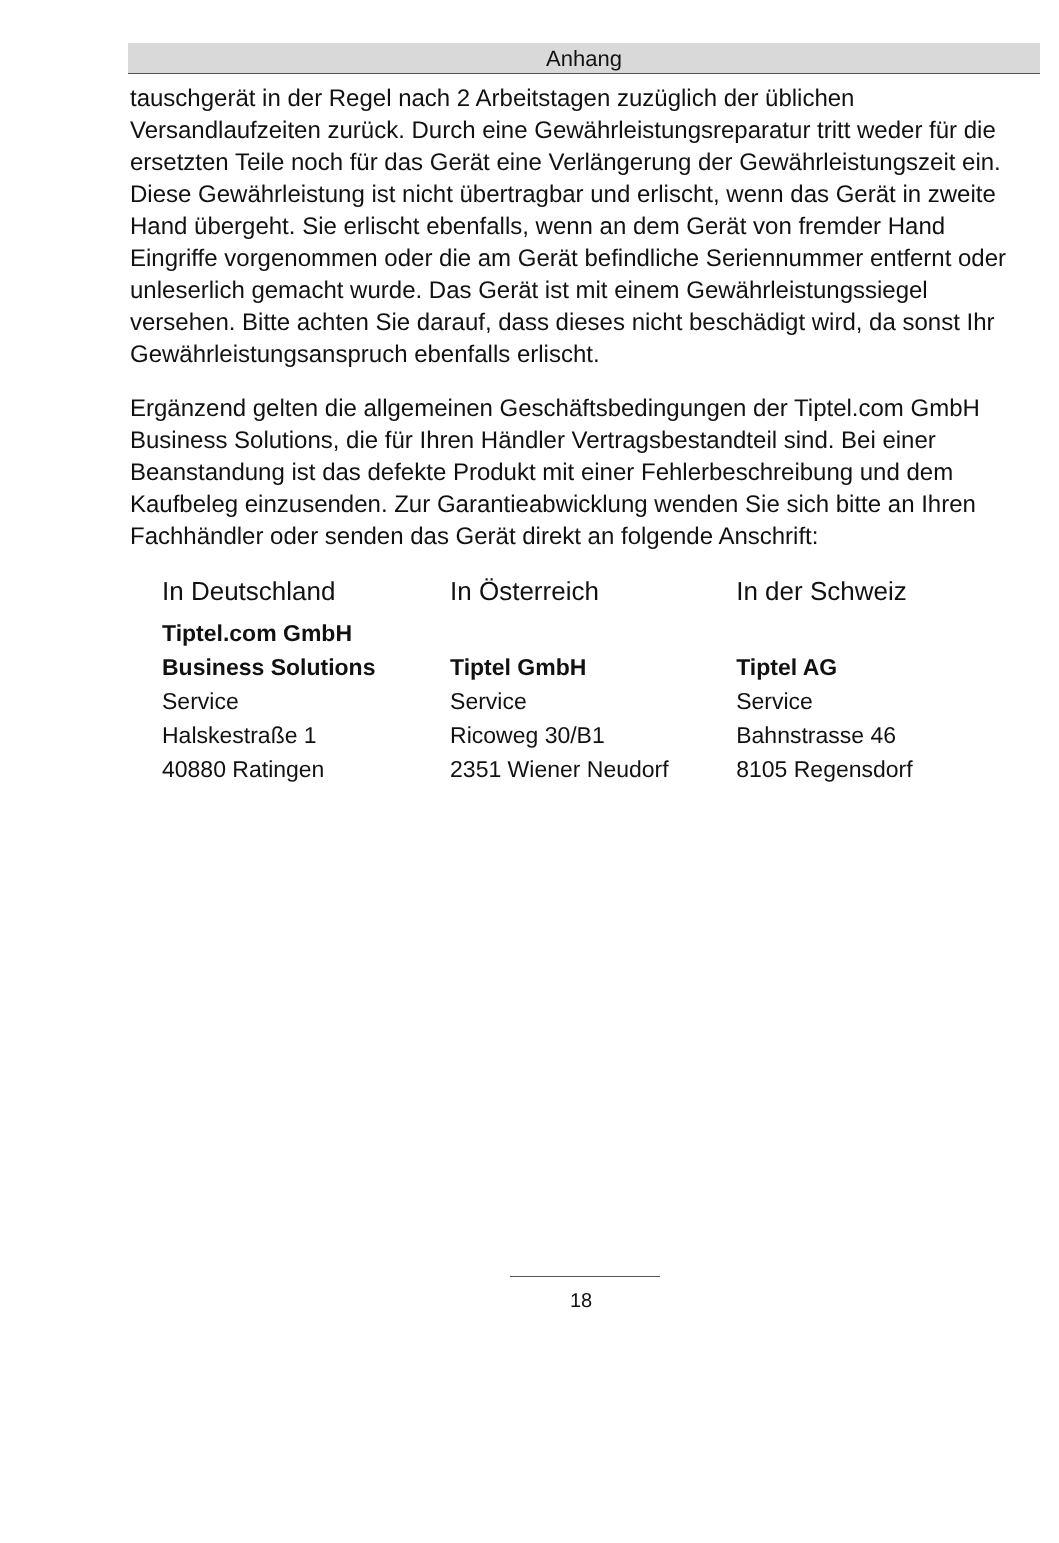Anhang
tauschgerät in der Regel nach 2 Arbeitstagen zuzüglich der üblichen Versandlaufzeiten zurück. Durch eine Gewährleistungsreparatur tritt weder für die ersetzten Teile noch für das Gerät eine Verlängerung der Gewährleistungszeit ein. Diese Gewährleistung ist nicht übertragbar und erlischt, wenn das Gerät in zweite Hand übergeht. Sie erlischt ebenfalls, wenn an dem Gerät von fremder Hand Eingriffe vorgenommen oder die am Gerät befindliche Seriennummer entfernt oder unleserlich gemacht wurde. Das Gerät ist mit einem Gewährleistungssiegel versehen. Bitte achten Sie darauf, dass dieses nicht beschädigt wird, da sonst Ihr Gewährleistungsanspruch ebenfalls erlischt.
Ergänzend gelten die allgemeinen Geschäftsbedingungen der Tiptel.com GmbH Business Solutions, die für Ihren Händler Vertragsbestandteil sind. Bei einer Beanstandung ist das defekte Produkt mit einer Fehlerbeschreibung und dem Kaufbeleg einzusenden. Zur Garantieabwicklung wenden Sie sich bitte an Ihren Fachhändler oder senden das Gerät direkt an folgende Anschrift:
| In Deutschland | In Österreich | In der Schweiz |
| Tiptel.com GmbH | | |
| Business Solutions | Tiptel GmbH | Tiptel AG |
| Service | Service | Service |
| Halskestraße 1 | Ricoweg 30/B1 | Bahnstrasse 46 |
| 40880 Ratingen | 2351 Wiener Neudorf | 8105 Regensdorf |
18